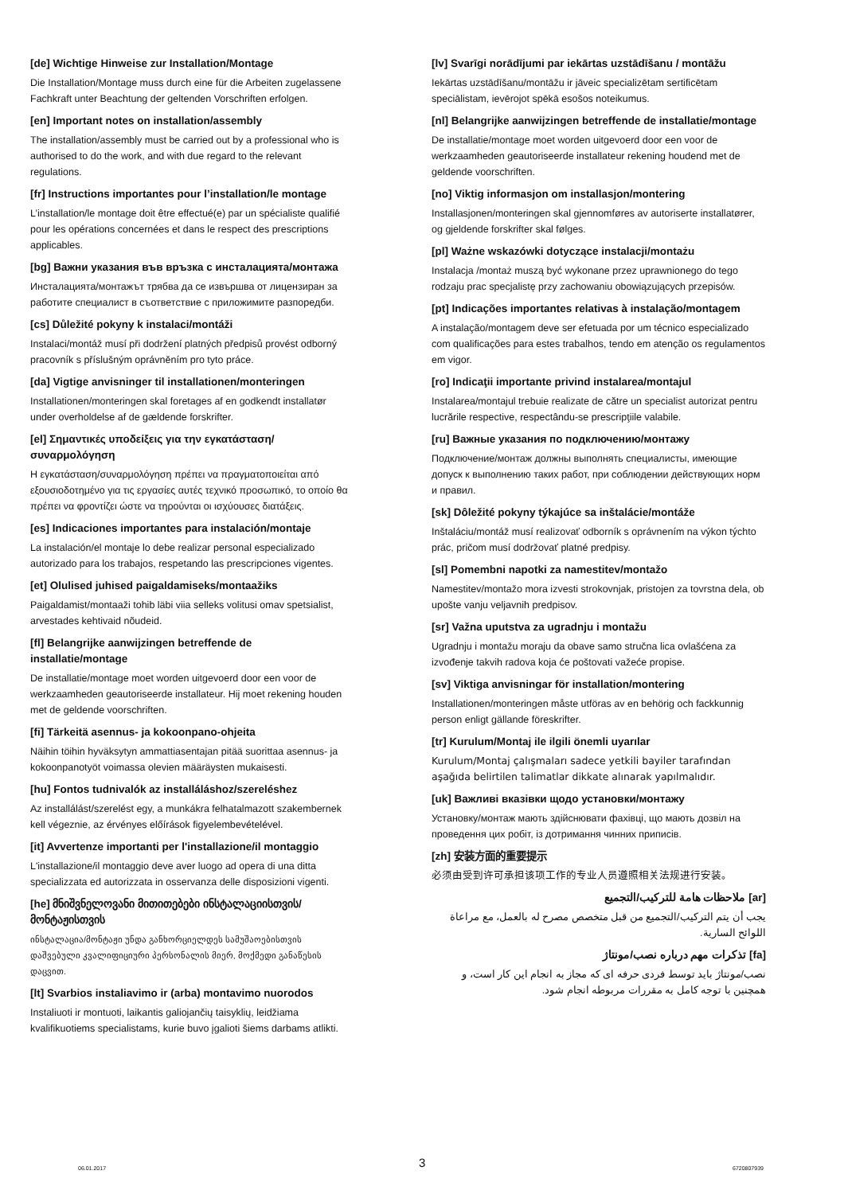[de] Wichtige Hinweise zur Installation/Montage
Die Installation/Montage muss durch eine für die Arbeiten zugelassene Fachkraft unter Beachtung der geltenden Vorschriften erfolgen.
[en] Important notes on installation/assembly
The installation/assembly must be carried out by a professional who is authorised to do the work, and with due regard to the relevant regulations.
[fr] Instructions importantes pour l’installation/le montage
L’installation/le montage doit être effectué(e) par un spécialiste qualifié pour les opérations concernées et dans le respect des prescriptions applicables.
[bg] Важни указания във връзка с инсталацията/монтажа
Инсталацията/монтажът трябва да се извършва от лицензиран за работите специалист в съответствие с приложимите разпоредби.
[cs] Důležité pokyny k instalaci/montáži
Instalaci/montáž musí při dodržení platných předpisů provést odborný pracovník s příslušným oprávněním pro tyto práce.
[da] Vigtige anvisninger til installationen/monteringen
Installationen/monteringen skal foretages af en godkendt installatør under overholdelse af de gældende forskrifter.
[el] Σημαντικές υποδείξεις για την εγκατάσταση/συναρμολόγηση
Η εγκατάσταση/συναρμολόγηση πρέπει να πραγματοποιείται από εξουσιοδοτημένο για τις εργασίες αυτές τεχνικό προσωπικό, το οποίο θα πρέπει να φροντίζει ώστε να τηρούνται οι ισχύουσες διατάξεις.
[es] Indicaciones importantes para instalación/montaje
La instalación/el montaje lo debe realizar personal especializado autorizado para los trabajos, respetando las prescripciones vigentes.
[et] Olulised juhised paigaldamiseks/montaažiks
Paigaldamist/montaaži tohib läbi viia selleks volitusi omav spetsialist, arvestades kehtivaid nõudeid.
[fl] Belangrijke aanwijzingen betreffende de installatie/montage
De installatie/montage moet worden uitgevoerd door een voor de werkzaamheden geautoriseerde installateur. Hij moet rekening houden met de geldende voorschriften.
[fi] Tärkeitä asennus- ja kokoonpano-ohjeita
Näihin töihin hyväksytyn ammattiasentajan pitää suorittaa asennus- ja kokoonpanotyöt voimassa olevien määräysten mukaisesti.
[hu] Fontos tudnivalók az installáláshoz/szereléshez
Az installálást/szerelést egy, a munkákra felhatalmazott szakembernek kell végeznie, az érvényes előírások figyelembevételével.
[it] Avvertenze importanti per l'installazione/il montaggio
L'installazione/il montaggio deve aver luogo ad opera di una ditta specializzata ed autorizzata in osservanza delle disposizioni vigenti.
[he] მნიშვნელოვანი მითითებები ინსტალაციისთვის/მონტაჟისთვის
ინსტალაცია/მონტაჟი უნდა განხორციელდეს სამუშაოებისთვის დაშვებული კვალიფიციური პერსონალის მიერ, მოქმედი განაწესის დაცვით.
[lt] Svarbios instaliavimo ir (arba) montavimo nuorodos
Instaliuoti ir montuoti, laikantis galiojančių taisyklių, leidžiama kvalifikuotiems specialistams, kurie buvo įgalioti šiems darbams atlikti.
[lv] Svarīgi norādījumi par iekārtas uzstādīšanu / montāžu
Iekārtas uzstādīšanu/montāžu ir jāveic specializētam sertificētam speciālistam, ievērojot spēkā esošos noteikumus.
[nl] Belangrijke aanwijzingen betreffende de installatie/montage
De installatie/montage moet worden uitgevoerd door een voor de werkzaamheden geautoriseerde installateur rekening houdend met de geldende voorschriften.
[no] Viktig informasjon om installasjon/montering
Installasjonen/monteringen skal gjennomføres av autoriserte installatører, og gjeldende forskrifter skal følges.
[pl] Ważne wskazówki dotyczące instalacji/montażu
Instalacja /montaż muszą być wykonane przez uprawnionego do tego rodzaju prac specjalistę przy zachowaniu obowiązujących przepisów.
[pt] Indicações importantes relativas à instalação/montagem
A instalação/montagem deve ser efetuada por um técnico especializado com qualificações para estes trabalhos, tendo em atenção os regulamentos em vigor.
[ro] Indicaţii importante privind instalarea/montajul
Instalarea/montajul trebuie realizate de către un specialist autorizat pentru lucrările respective, respectându-se prescripţiile valabile.
[ru] Важные указания по подключению/монтажу
Подключение/монтаж должны выполнять специалисты, имеющие допуск к выполнению таких работ, при соблюдении действующих норм и правил.
[sk] Dôležité pokyny týkajúce sa inštalácie/montáže
Inštaláciu/montáž musí realizovať odborník s oprávnením na výkon týchto prác, pričom musí dodržovať platné predpisy.
[sl] Pomembni napotki za namestitev/montažo
Namestitev/montažo mora izvesti strokovnjak, pristojen za tovrstna dela, ob upošte vanju veljavnih predpisov.
[sr] Važna uputstva za ugradnju i montažu
Ugradnju i montažu moraju da obave samo stručna lica ovlašćena za izvođenje takvih radova koja će poštovati važeće propise.
[sv] Viktiga anvisningar för installation/montering
Installationen/monteringen måste utföras av en behörig och fackkunnig person enligt gällande föreskrifter.
[tr] Kurulum/Montaj ile ilgili önemli uyarılar
Kurulum/Montaj çalışmaları sadece yetkili bayiler tarafından aşağıda belirtilen talimatlar dikkate alınarak yapılmalıdır.
[uk] Важливі вказівки щодо установки/монтажу
Установку/монтаж мають здійснювати фахівці, що мають дозвіл на проведення цих робіт, із дотримання чинних приписів.
[zh] 安装方面的重要提示
必须由受到许可承担该项工作的专业人员遵照相关法规进行安装。
[ar] ملاحظات هامة للتركيب/التجميع
يجب أن يتم التركيب/التجميع من قبل متخصص مصرح له بالعمل، مع مراعاة اللوائح السارية.
[fa] تذکرات مهم درباره نصب/مونتاژ
نصب/مونتاژ باید توسط فردی حرفه ای که مجاز به انجام این کار است، و همچنین با توجه کامل به مقررات مربوطه انجام شود.
06.01.2017 3 6720807939